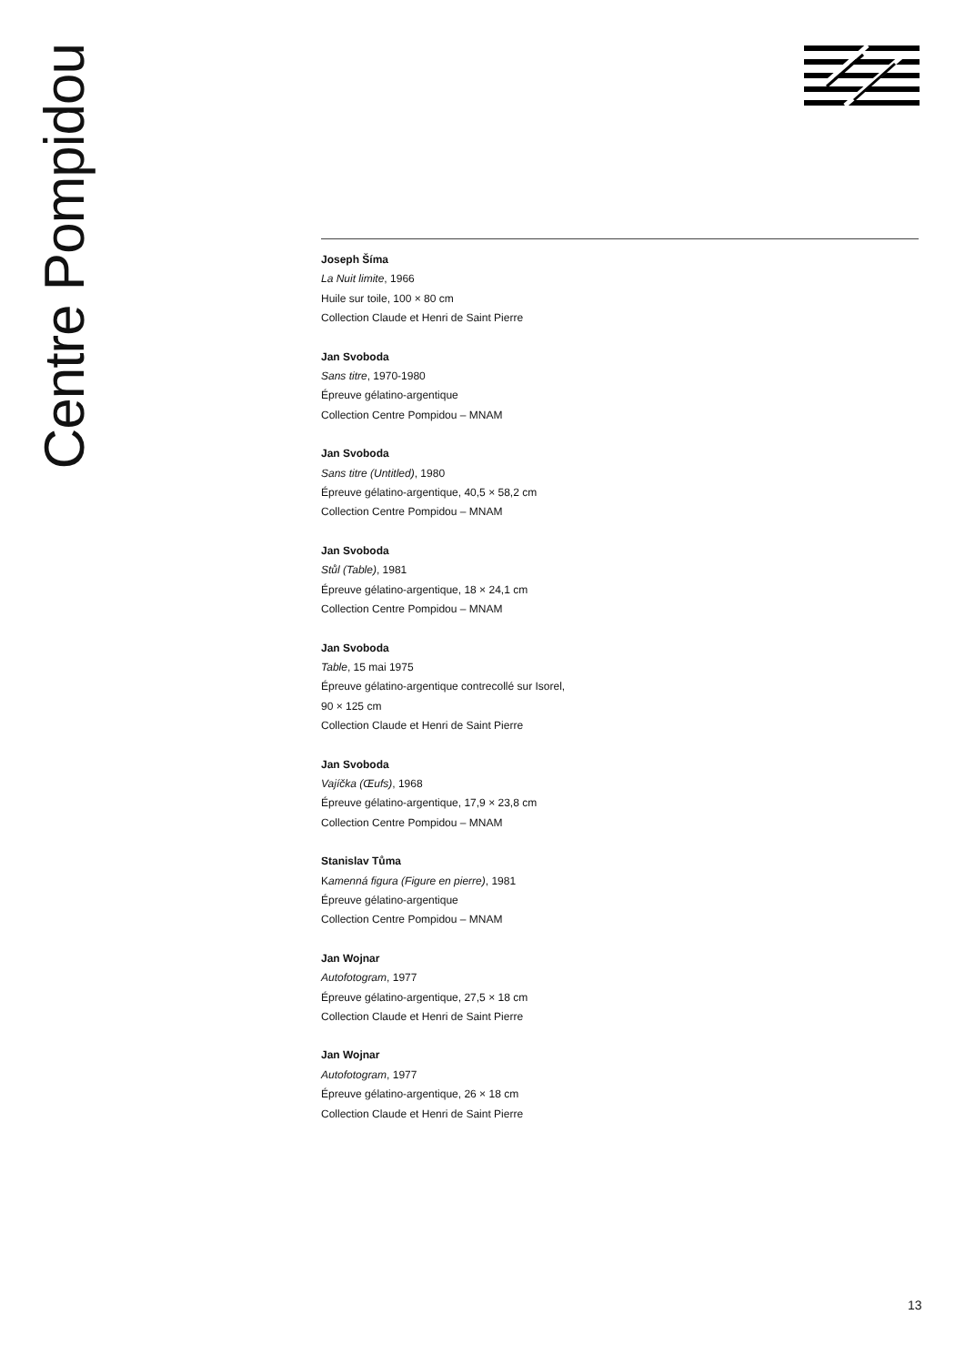Centre Pompidou
Joseph Šíma
La Nuit limite, 1966
Huile sur toile, 100 × 80 cm
Collection Claude et Henri de Saint Pierre
Jan Svoboda
Sans titre, 1970-1980
Épreuve gélatino-argentique
Collection Centre Pompidou – MNAM
Jan Svoboda
Sans titre (Untitled), 1980
Épreuve gélatino-argentique, 40,5 × 58,2 cm
Collection Centre Pompidou – MNAM
Jan Svoboda
Stůl (Table), 1981
Épreuve gélatino-argentique, 18 × 24,1 cm
Collection Centre Pompidou – MNAM
Jan Svoboda
Table, 15 mai 1975
Épreuve gélatino-argentique contrecollé sur Isorel,
90 × 125 cm
Collection Claude et Henri de Saint Pierre
Jan Svoboda
Vajíčka (Œufs), 1968
Épreuve gélatino-argentique, 17,9 × 23,8 cm
Collection Centre Pompidou – MNAM
Stanislav Tůma
Kamenná figura (Figure en pierre), 1981
Épreuve gélatino-argentique
Collection Centre Pompidou – MNAM
Jan Wojnar
Autofotogram, 1977
Épreuve gélatino-argentique, 27,5 × 18 cm
Collection Claude et Henri de Saint Pierre
Jan Wojnar
Autofotogram, 1977
Épreuve gélatino-argentique, 26 × 18 cm
Collection Claude et Henri de Saint Pierre
13